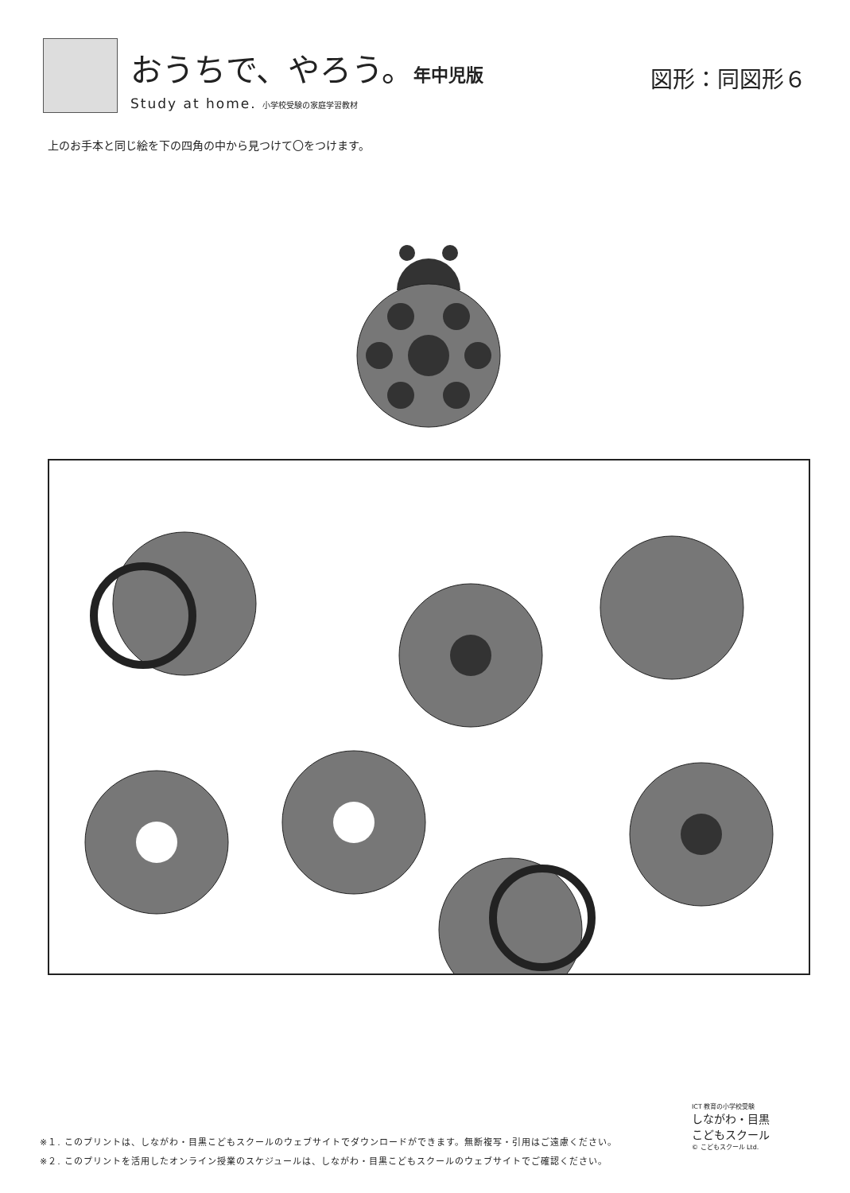おうちで、やろう。年中児版
Study at home. 小学校受験の家庭学習教材
図形：同図形６
上のお手本と同じ絵を下の四角の中から見つけて〇をつけます。
※１. このプリントは、しながわ・目黒こどもスクールのウェブサイトでダウンロードができます。無断複写・引用はご遠慮ください。
※２. このプリントを活用したオンライン授業のスケジュールは、しながわ・目黒こどもスクールのウェブサイトでご確認ください。
ICT 教育の小学校受験
しながわ・目黒
こどもスクール
© こどもスクール Ltd.